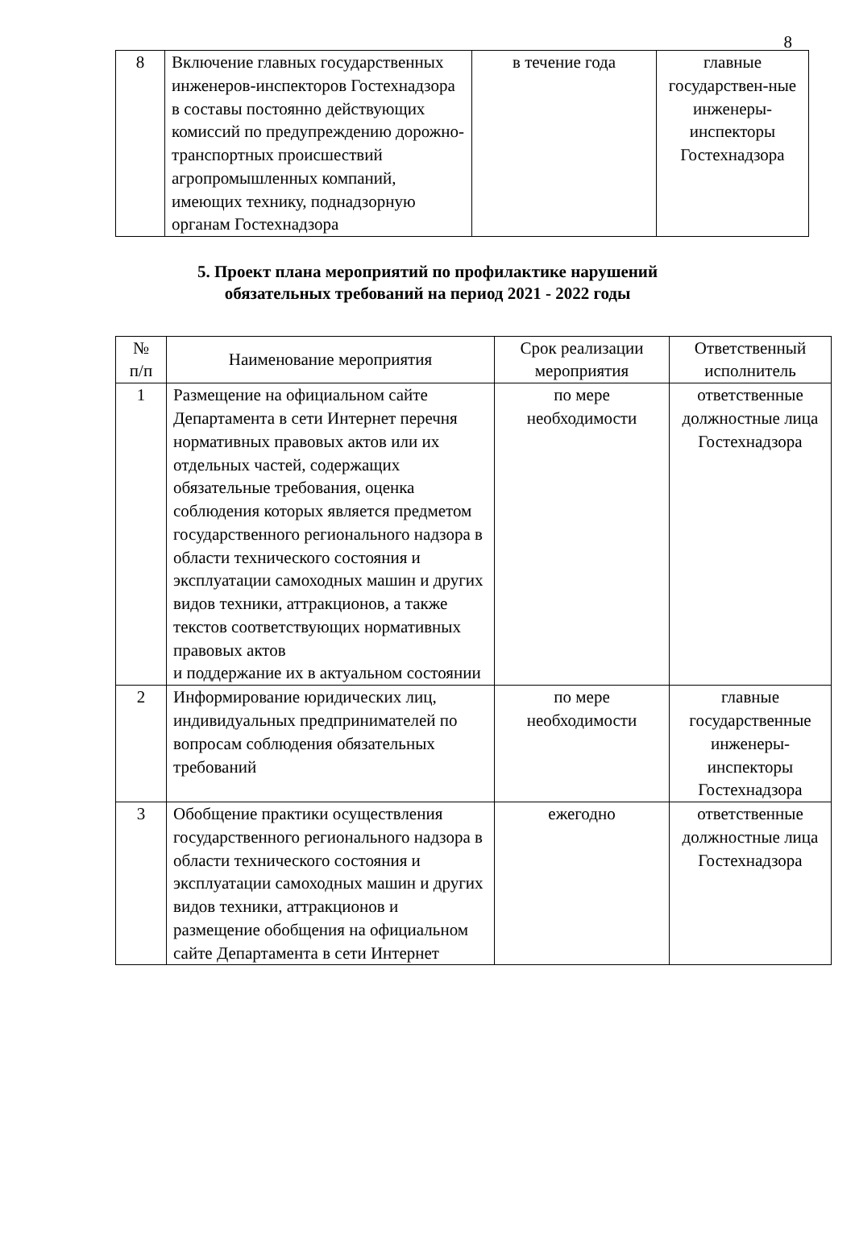8
| 8 | Включение главных государственных инженеров-инспекторов Гостехнадзора в составы постоянно действующих комиссий по предупреждению дорожно-транспортных происшествий агропромышленных компаний, имеющих технику, поднадзорную органам Гостехнадзора | в течение года | главные государствен-ные инженеры-инспекторы Гостехнадзора |
5. Проект плана мероприятий по профилактике нарушений
обязательных требований на период 2021 - 2022 годы
| № п/п | Наименование мероприятия | Срок реализации мероприятия | Ответственный исполнитель |
| --- | --- | --- | --- |
| 1 | Размещение на официальном сайте Департамента в сети Интернет перечня нормативных правовых актов или их отдельных частей, содержащих обязательные требования, оценка соблюдения которых является предметом государственного регионального надзора в области технического состояния и эксплуатации самоходных машин и других видов техники, аттракционов, а также текстов соответствующих нормативных правовых актов и поддержание их в актуальном состоянии | по мере необходимости | ответственные должностные лица Гостехнадзора |
| 2 | Информирование юридических лиц, индивидуальных предпринимателей по вопросам соблюдения обязательных требований | по мере необходимости | главные государственные инженеры-инспекторы Гостехнадзора |
| 3 | Обобщение практики осуществления государственного регионального надзора в области технического состояния и эксплуатации самоходных машин и других видов техники, аттракционов и размещение обобщения на официальном сайте Департамента в сети Интернет | ежегодно | ответственные должностные лица Гостехнадзора |